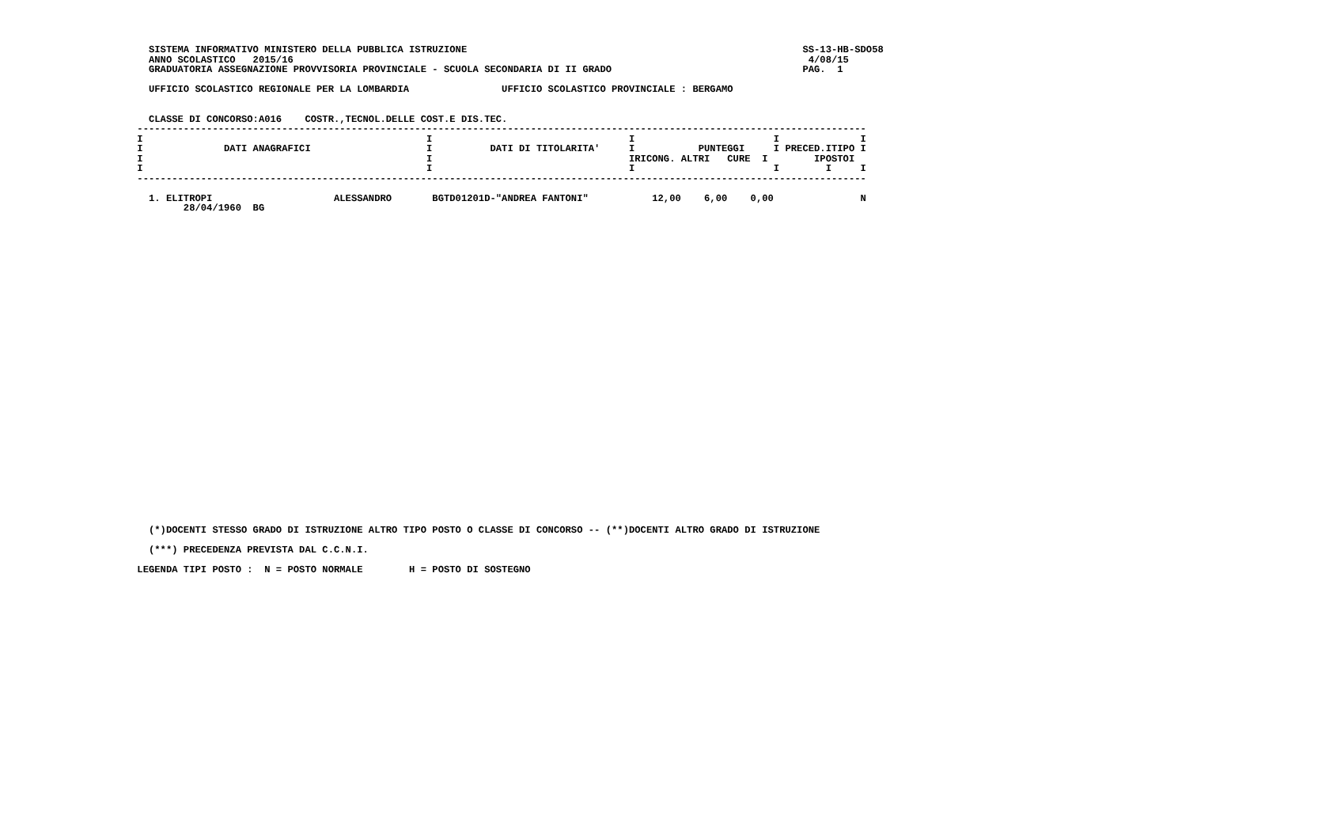SISTEMA INFORMATIVO MINISTERO DELLA PUBBLICA ISTRUZIONE                                                          SS-13-HB-SDO58
   ANNO SCOLASTICO   2015/16                                                                                         4/08/15
   GRADUATORIA ASSEGNAZIONE PROVVISORIA PROVINCIALE - SCUOLA SECONDARIA DI II GRADO                                 PAG.  1

   UFFICIO SCOLASTICO REGIONALE PER LA LOMBARDIA                UFFICIO SCOLASTICO PROVINCIALE : BERGAMO


   CLASSE DI CONCORSO:A016    COSTR.,TECNOL.DELLE COST.E DIS.TEC.
 ------------------------------------------------------------------------------------------------------------------------------
 I                                                 I                                  I                        I              I
 I              DATI ANAGRAFICI                    I          DATI DI TITOLARITA'     I           PUNTEGGI     I PRECED.ITIPO I
 I                                                 I                                  IRICONG. ALTRI   CURE  I        IPOSTOI
 I                                                 I                                  I                        I        I     I
 ------------------------------------------------------------------------------------------------------------------------------

   1. ELITROPI                     ALESSANDRO       BGTD01201D-"ANDREA FANTONI"           12,00    6,00    0,00               N
         28/04/1960  BG
   (*)DOCENTI STESSO GRADO DI ISTRUZIONE ALTRO TIPO POSTO O CLASSE DI CONCORSO -- (**)DOCENTI ALTRO GRADO DI ISTRUZIONE

   (***) PRECEDENZA PREVISTA DAL C.C.N.I.

 LEGENDA TIPI POSTO :  N = POSTO NORMALE        H = POSTO DI SOSTEGNO